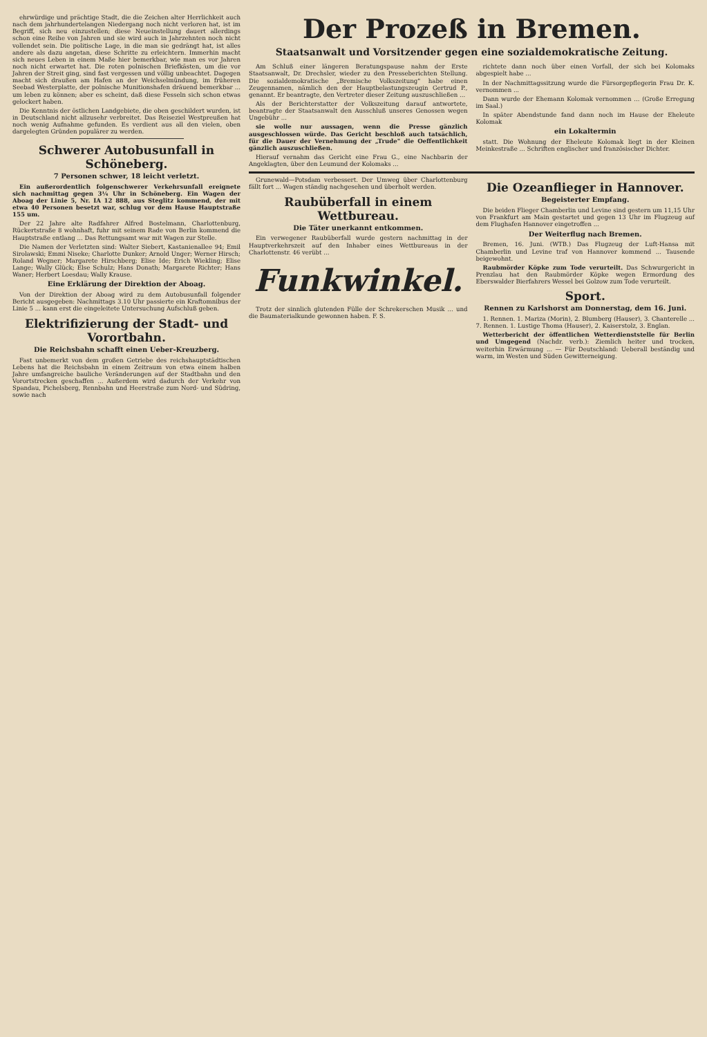ehrwürdige und prächtige Stadt, die die Zeichen alter Herrlichkeit auch nach dem jahrhundertelangen Niedergang noch nicht verloren hat, ist im Begriff, sich neu einzustellen; diese Neueinstellung dauert allerdings schon eine Reihe von Jahren und sie wird auch in Jahrzehnten noch nicht vollendet sein. Die politische Lage, in die man sie gedrängt hat, ist alles andere als dazu angetan, diese Schritte zu erleichtern. Immerhin macht sich neues Leben in einem Maße hier bemerkbar, wie man es vor Jahren noch nicht erwartet hat. Die roten polnischen Briefkästen, um die vor Jahren der Streit ging, sind fast vergessen und völlig unbeachtet. Dagegen macht sich draußen am Hafen an der Weichselmündung, im früheren Seebad Westerplatte, der polnische Munitionshafen dräuend bemerkbar ... um leben zu können; aber es scheint, daß diese Fesseln sich schon etwas gelockert haben.
Die Kenntnis der östlichen Landgebiete, die oben geschildert wurden, ist in Deutschland nicht allzusehr verbreitet. Das Reiseziel Westpreußen hat noch wenig Aufnahme gefunden. Es verdient aus all den vielen, oben dargelegten Gründen populärer zu werden.
Schwerer Autobusunfall in Schöneberg.
7 Personen schwer, 18 leicht verletzt.
Ein außerordentlich folgenschwerer Verkehrsunfall ereignete sich nachmittag gegen 3¼ Uhr in Schöneberg. Ein Wagen der Aboag der Linie 5, Nr. IA 12 888, aus Steglitz kommend, der mit etwa 40 Personen besetzt war, schlug vor dem Hause Hauptstraße 155 um.
Der 22 Jahre alte Radfahrer Alfred Bostelmann, Charlottenburg, Rückertstraße 8 wohnhaft, fuhr mit seinem Rade von Berlin kommend die Hauptstraße entlang ... Das Rettungsamt war mit Wagen zur Stelle.
Die Namen der Verletzten sind: Walter Siebert, Kastanienallee 94; Emil Sirolawski; Emmi Niseke; Charlotte Dunker; Arnold Unger; Werner Hirsch; Roland Wegner; Margarete Hirschberg; Elise Ide; Erich Wiekling; Elise Lange; Wally Glück; Else Schulz; Hans Donath; Margarete Richter; Hans Waner; Herbert Loesdau; Wally Krause.
Eine Erklärung der Direktion der Aboag.
Von der Direktion der Aboag wird zu dem Autobusunfall folgender Bericht ausgegeben: Nachmittags 3.10 Uhr passierte ein Kraftomnibus der Linie 5 ... kann erst die eingeleitete Untersuchung Aufschluß geben.
Elektrifizierung der Stadt- und Vorortbahn.
Die Reichsbahn schafft einen Ueber-Kreuzberg.
Fast unbemerkt von dem großen Getriebe des reichshauptstädtischen Lebens hat die Reichsbahn in einem Zeitraum von etwa einem halben Jahre umfangreiche bauliche Veränderungen auf der Stadtbahn und den Vorortstrecken geschaffen ... Außerdem wird dadurch der Verkehr von Spandau, Pichelsberg, Rennbahn und Heerstraße zum Nord- und Südring, sowie nach
Der Prozeß in Bremen.
Staatsanwalt und Vorsitzender gegen eine sozialdemokratische Zeitung.
Am Schluß einer längeren Beratungspause nahm der Erste Staatsanwalt, Dr. Drechsler, wieder zu den Presseberichten Stellung. Die sozialdemokratische „Bremische Volkszeitung" habe einen Zeugennamen, nämlich den der Hauptbelastungszeugin Gertrud P., genannt. Er beantragte, den Vertreter dieser Zeitung auszuschließen ...
Als der Berichterstatter der Volkszeitung darauf antwortete, beantragte der Staatsanwalt den Ausschluß unseres Genossen wegen Ungebühr ...
sie wolle nur aussagen, wenn die Presse gänzlich ausgeschlossen würde. Das Gericht beschloß auch tatsächlich, für die Dauer der Vernehmung der „Trude" die Oeffentlichkeit gänzlich auszuschließen.
Hierauf vernahm das Gericht eine Frau G., eine Nachbarin der Angeklagten, über den Leumund der Kolomaks ...
richtete dann noch über einen Vorfall, der sich bei Kolomaks abgespielt habe ...
In der Nachmittagssitzung wurde die Fürsorgepflegerin Frau Dr. K. vernommen ...
Dann wurde der Ehemann Kolomak vernommen ... (Große Erregung im Saal.)
In später Abendstunde fand dann noch im Hause der Eheleute Kolomak
ein Lokaltermin
statt. Die Wohnung der Eheleute Kolomak liegt in der Kleinen Meinkestraße ... Schriften englischer und französischer Dichter.
Grunewald—Potsdam verbessert. Der Umweg über Charlottenburg fällt fort ... Wagen ständig nachgesehen und überholt werden.
Raubüberfall in einem Wettbureau.
Die Täter unerkannt entkommen.
Ein verwegener Raubüberfall wurde gestern nachmittag in der Hauptverkehrszeit auf den Inhaber eines Wettbureaus in der Charlottenstr. 46 verübt ...
Funkwinkel.
Trotz der sinnlich glutenden Fülle der Schrekerschen Musik ... und die Baumaterialkunde gewonnen haben. F. S.
Die Ozeanflieger in Hannover.
Begeisterter Empfang.
Die beiden Flieger Chamberlin und Levine sind gestern um 11,15 Uhr von Frankfurt am Main gestartet und gegen 13 Uhr im Flugzeug auf dem Flughafen Hannover eingetroffen ...
Der Weiterflug nach Bremen.
Bremen, 16. Juni. (WTB.) Das Flugzeug der Luft-Hansa mit Chamberlin und Levine traf von Hannover kommend ... Tausende beigewohnt.
Raubmörder Köpke zum Tode verurteilt. Das Schwurgericht in Prenzlau hat den Raubmörder Köpke wegen Ermordung des Eberswalder Bierfahrers Wessel bei Golzow zum Tode verurteilt.
Sport.
Rennen zu Karlshorst am Donnerstag, dem 16. Juni.
1. Rennen. 1. Mariza (Morin), 2. Blumberg (Hauser), 3. Chanterelle ... 7. Rennen. 1. Lustige Thoma (Hauser), 2. Kaiserstolz, 3. Englan.
Wetterbericht der öffentlichen Wetterdienststelle für Berlin und Umgegend (Nachdr. verb.): Ziemlich heiter und trocken, weiterhin Erwärmung ... — Für Deutschland: Ueberall beständig und warm, im Westen und Süden Gewitterneigung.